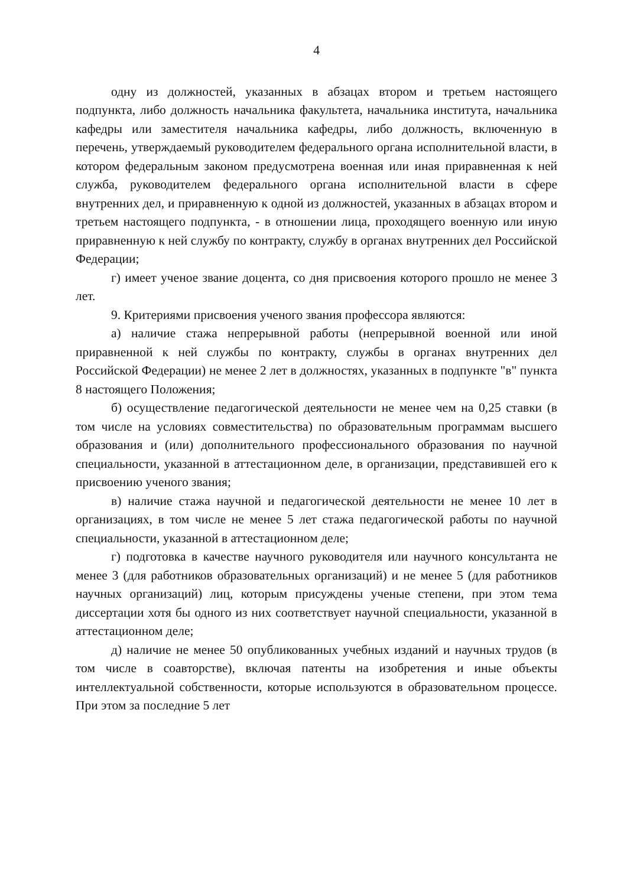4
одну из должностей, указанных в абзацах втором и третьем настоящего подпункта, либо должность начальника факультета, начальника института, начальника кафедры или заместителя начальника кафедры, либо должность, включенную в перечень, утверждаемый руководителем федерального органа исполнительной власти, в котором федеральным законом предусмотрена военная или иная приравненная к ней служба, руководителем федерального органа исполнительной власти в сфере внутренних дел, и приравненную к одной из должностей, указанных в абзацах втором и третьем настоящего подпункта, - в отношении лица, проходящего военную или иную приравненную к ней службу по контракту, службу в органах внутренних дел Российской Федерации;
г) имеет ученое звание доцента, со дня присвоения которого прошло не менее 3 лет.
9. Критериями присвоения ученого звания профессора являются:
а) наличие стажа непрерывной работы (непрерывной военной или иной приравненной к ней службы по контракту, службы в органах внутренних дел Российской Федерации) не менее 2 лет в должностях, указанных в подпункте "в" пункта 8 настоящего Положения;
б) осуществление педагогической деятельности не менее чем на 0,25 ставки (в том числе на условиях совместительства) по образовательным программам высшего образования и (или) дополнительного профессионального образования по научной специальности, указанной в аттестационном деле, в организации, представившей его к присвоению ученого звания;
в) наличие стажа научной и педагогической деятельности не менее 10 лет в организациях, в том числе не менее 5 лет стажа педагогической работы по научной специальности, указанной в аттестационном деле;
г) подготовка в качестве научного руководителя или научного консультанта не менее 3 (для работников образовательных организаций) и не менее 5 (для работников научных организаций) лиц, которым присуждены ученые степени, при этом тема диссертации хотя бы одного из них соответствует научной специальности, указанной в аттестационном деле;
д) наличие не менее 50 опубликованных учебных изданий и научных трудов (в том числе в соавторстве), включая патенты на изобретения и иные объекты интеллектуальной собственности, которые используются в образовательном процессе. При этом за последние 5 лет